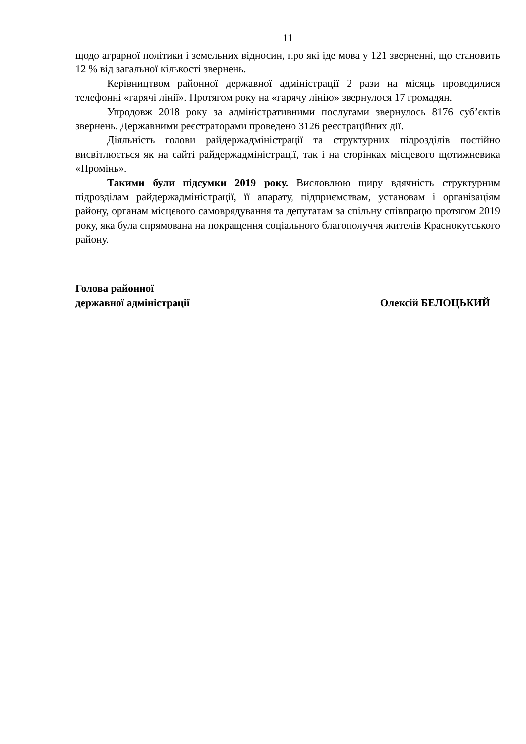11
щодо аграрної політики і земельних відносин, про які іде мова у 121 зверненні, що становить 12 % від загальної кількості звернень.
Керівництвом районної державної адміністрації 2 рази на місяць проводилися телефонні «гарячі лінії». Протягом року на «гарячу лінію» звернулося 17 громадян.
Упродовж 2018 року за адміністративними послугами звернулось 8176 суб’єктів звернень. Державними реєстраторами проведено 3126 реєстраційних дії.
Діяльність голови райдержадміністрації та структурних підрозділів постійно висвітлюється як на сайті райдержадміністрації, так і на сторінках місцевого щотижневика «Промінь».
Такими були підсумки 2019 року. Висловлюю щиру вдячність структурним підрозділам райдержадміністрації, її апарату, підприємствам, установам і організаціям району, органам місцевого самоврядування та депутатам за спільну співпрацю протягом 2019 року, яка була спрямована на покращення соціального благополуччя жителів Краснокутського району.
Голова районної
державної адміністрації
Олексій БЕЛОЦЬКИЙ